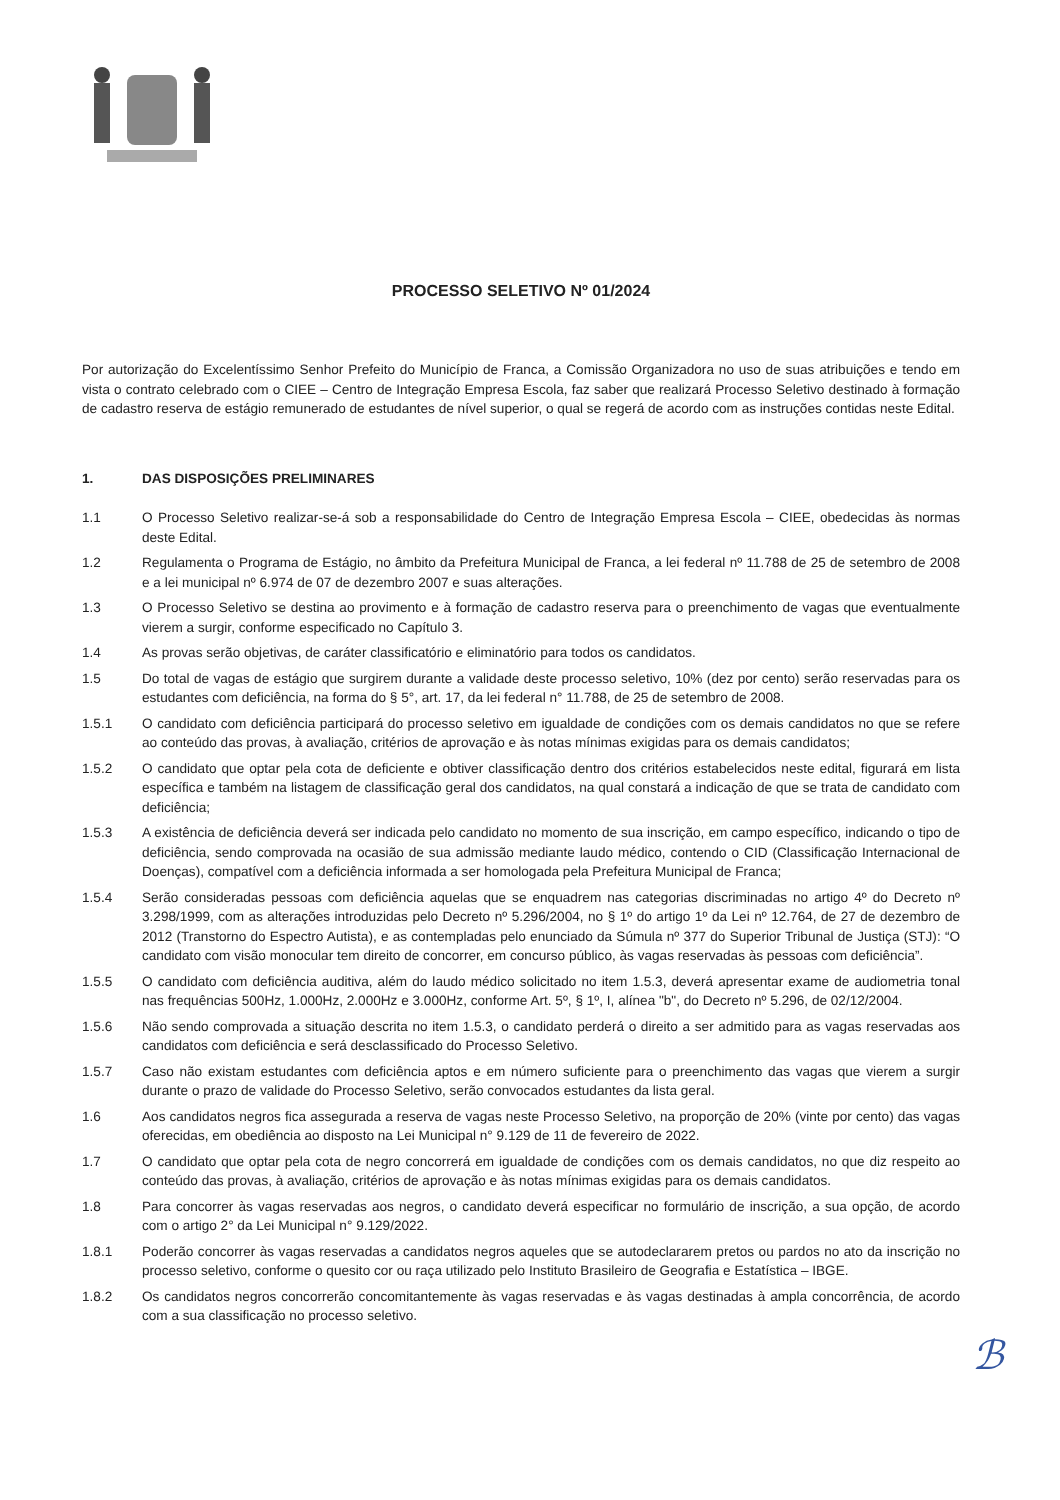PROCESSO SELETIVO Nº 01/2024
Por autorização do Excelentíssimo Senhor Prefeito do Município de Franca, a Comissão Organizadora no uso de suas atribuições e tendo em vista o contrato celebrado com o CIEE – Centro de Integração Empresa Escola, faz saber que realizará Processo Seletivo destinado à formação de cadastro reserva de estágio remunerado de estudantes de nível superior, o qual se regerá de acordo com as instruções contidas neste Edital.
1. DAS DISPOSIÇÕES PRELIMINARES
1.1 O Processo Seletivo realizar-se-á sob a responsabilidade do Centro de Integração Empresa Escola – CIEE, obedecidas às normas deste Edital.
1.2 Regulamenta o Programa de Estágio, no âmbito da Prefeitura Municipal de Franca, a lei federal nº 11.788 de 25 de setembro de 2008 e a lei municipal nº 6.974 de 07 de dezembro 2007 e suas alterações.
1.3 O Processo Seletivo se destina ao provimento e à formação de cadastro reserva para o preenchimento de vagas que eventualmente vierem a surgir, conforme especificado no Capítulo 3.
1.4 As provas serão objetivas, de caráter classificatório e eliminatório para todos os candidatos.
1.5 Do total de vagas de estágio que surgirem durante a validade deste processo seletivo, 10% (dez por cento) serão reservadas para os estudantes com deficiência, na forma do § 5°, art. 17, da lei federal n° 11.788, de 25 de setembro de 2008.
1.5.1 O candidato com deficiência participará do processo seletivo em igualdade de condições com os demais candidatos no que se refere ao conteúdo das provas, à avaliação, critérios de aprovação e às notas mínimas exigidas para os demais candidatos;
1.5.2 O candidato que optar pela cota de deficiente e obtiver classificação dentro dos critérios estabelecidos neste edital, figurará em lista específica e também na listagem de classificação geral dos candidatos, na qual constará a indicação de que se trata de candidato com deficiência;
1.5.3 A existência de deficiência deverá ser indicada pelo candidato no momento de sua inscrição, em campo específico, indicando o tipo de deficiência, sendo comprovada na ocasião de sua admissão mediante laudo médico, contendo o CID (Classificação Internacional de Doenças), compatível com a deficiência informada a ser homologada pela Prefeitura Municipal de Franca;
1.5.4 Serão consideradas pessoas com deficiência aquelas que se enquadrem nas categorias discriminadas no artigo 4º do Decreto nº 3.298/1999, com as alterações introduzidas pelo Decreto nº 5.296/2004, no § 1º do artigo 1º da Lei nº 12.764, de 27 de dezembro de 2012 (Transtorno do Espectro Autista), e as contempladas pelo enunciado da Súmula nº 377 do Superior Tribunal de Justiça (STJ): “O candidato com visão monocular tem direito de concorrer, em concurso público, às vagas reservadas às pessoas com deficiência”.
1.5.5 O candidato com deficiência auditiva, além do laudo médico solicitado no item 1.5.3, deverá apresentar exame de audiometria tonal nas frequências 500Hz, 1.000Hz, 2.000Hz e 3.000Hz, conforme Art. 5º, § 1º, I, alínea "b", do Decreto nº 5.296, de 02/12/2004.
1.5.6 Não sendo comprovada a situação descrita no item 1.5.3, o candidato perderá o direito a ser admitido para as vagas reservadas aos candidatos com deficiência e será desclassificado do Processo Seletivo.
1.5.7 Caso não existam estudantes com deficiência aptos e em número suficiente para o preenchimento das vagas que vierem a surgir durante o prazo de validade do Processo Seletivo, serão convocados estudantes da lista geral.
1.6 Aos candidatos negros fica assegurada a reserva de vagas neste Processo Seletivo, na proporção de 20% (vinte por cento) das vagas oferecidas, em obediência ao disposto na Lei Municipal n° 9.129 de 11 de fevereiro de 2022.
1.7 O candidato que optar pela cota de negro concorrerá em igualdade de condições com os demais candidatos, no que diz respeito ao conteúdo das provas, à avaliação, critérios de aprovação e às notas mínimas exigidas para os demais candidatos.
1.8 Para concorrer às vagas reservadas aos negros, o candidato deverá especificar no formulário de inscrição, a sua opção, de acordo com o artigo 2° da Lei Municipal n° 9.129/2022.
1.8.1 Poderão concorrer às vagas reservadas a candidatos negros aqueles que se autodeclararem pretos ou pardos no ato da inscrição no processo seletivo, conforme o quesito cor ou raça utilizado pelo Instituto Brasileiro de Geografia e Estatística – IBGE.
1.8.2 Os candidatos negros concorrerão concomitantemente às vagas reservadas e às vagas destinadas à ampla concorrência, de acordo com a sua classificação no processo seletivo.
ℬ